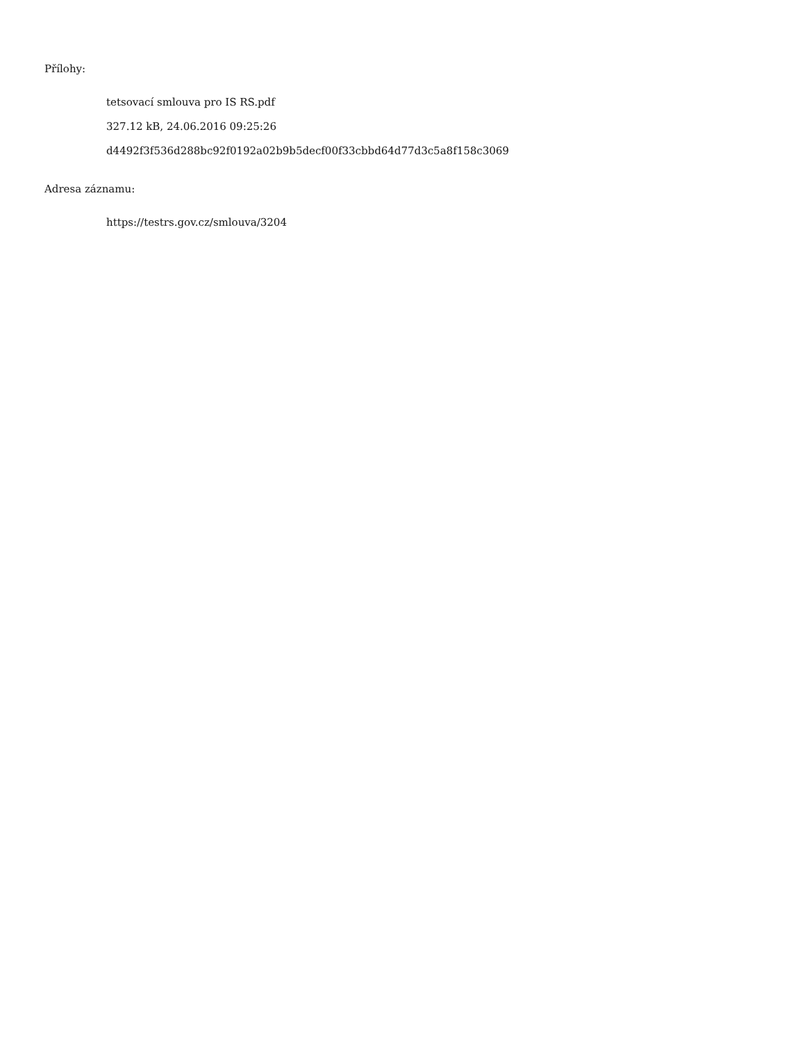Přílohy:
tetsovací smlouva pro IS RS.pdf
327.12 kB, 24.06.2016 09:25:26
d4492f3f536d288bc92f0192a02b9b5decf00f33cbbd64d77d3c5a8f158c3069
Adresa záznamu:
https://testrs.gov.cz/smlouva/3204